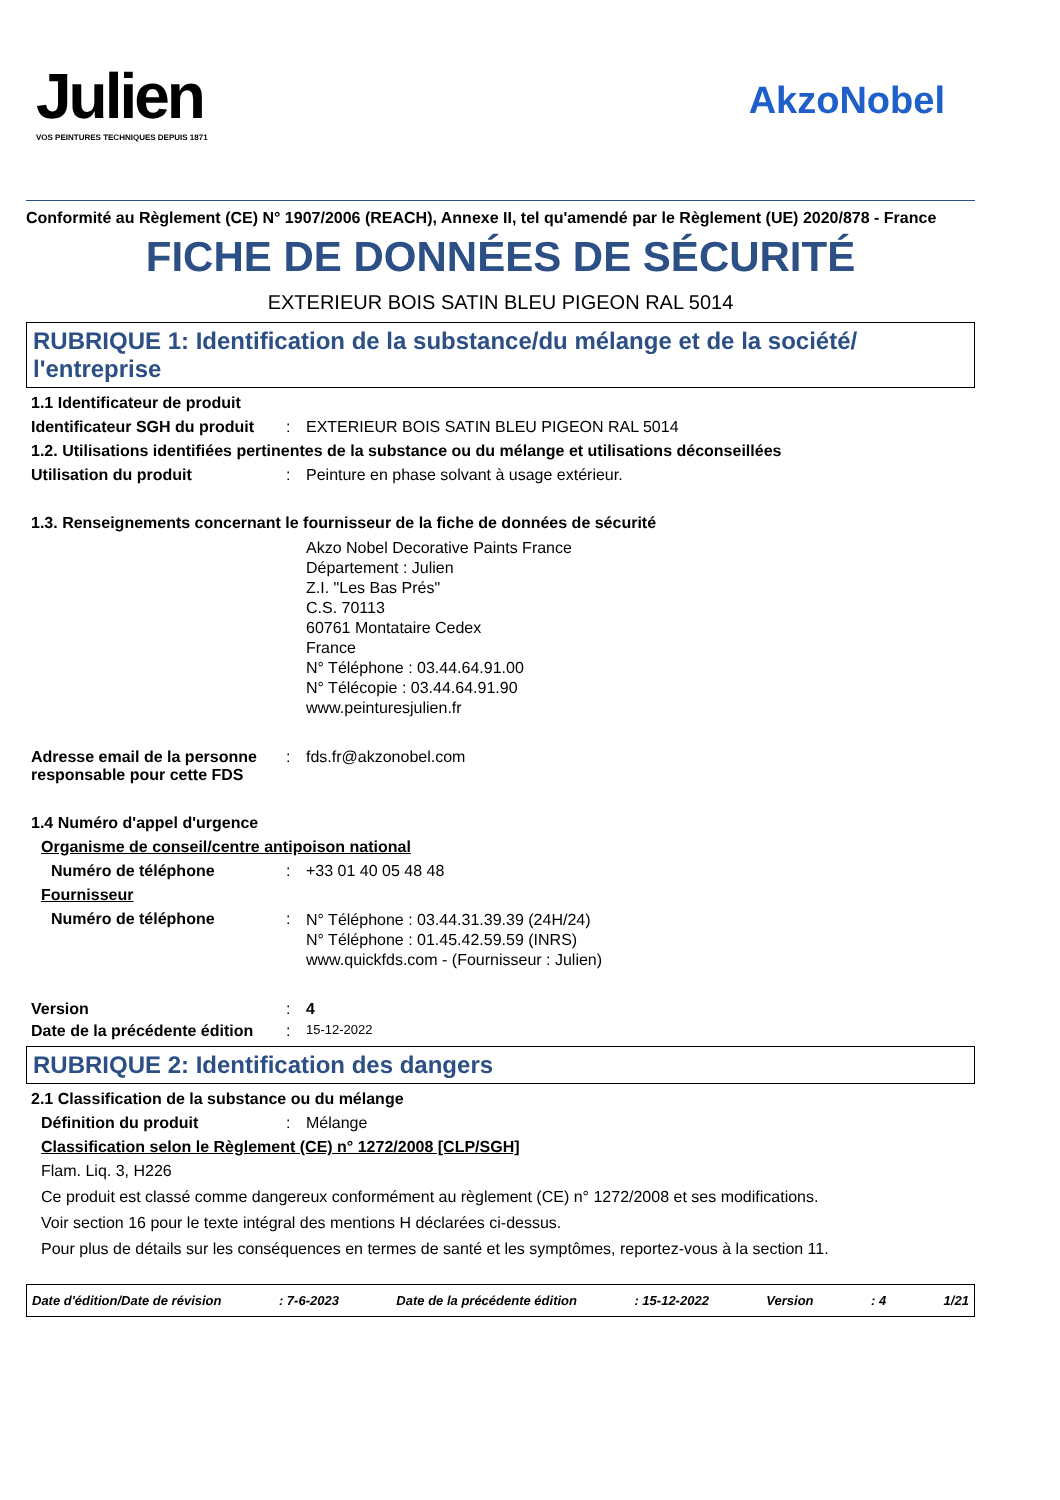Julien
VOS PEINTURES TECHNIQUES DEPUIS 1871
AkzoNobel
Conformité au Règlement (CE) N° 1907/2006 (REACH), Annexe II, tel qu'amendé par le Règlement (UE) 2020/878 - France
FICHE DE DONNÉES DE SÉCURITÉ
EXTERIEUR BOIS SATIN BLEU PIGEON RAL 5014
RUBRIQUE 1: Identification de la substance/du mélange et de la société/ l'entreprise
1.1 Identificateur de produit
Identificateur SGH du produit
: EXTERIEUR BOIS SATIN BLEU PIGEON RAL 5014
1.2. Utilisations identifiées pertinentes de la substance ou du mélange et utilisations déconseillées
Utilisation du produit : Peinture en phase solvant à usage extérieur.
1.3. Renseignements concernant le fournisseur de la fiche de données de sécurité
Akzo Nobel Decorative Paints France
Département : Julien
Z.I. "Les Bas Prés"
C.S. 70113
60761 Montataire Cedex
France
N° Téléphone : 03.44.64.91.00
N° Télécopie : 03.44.64.91.90
www.peinturesjulien.fr
Adresse email de la personne responsable pour cette FDS
: fds.fr@akzonobel.com
1.4 Numéro d'appel d'urgence
Organisme de conseil/centre antipoison national
Numéro de téléphone : +33 01 40 05 48 48
Fournisseur
Numéro de téléphone :
N° Téléphone : 03.44.31.39.39 (24H/24)
N° Téléphone : 01.45.42.59.59 (INRS)
www.quickfds.com - (Fournisseur : Julien)
Version : 4
Date de la précédente édition
:
15-12-2022
RUBRIQUE 2: Identification des dangers
2.1 Classification de la substance ou du mélange
Définition du produit : Mélange
Classification selon le Règlement (CE) n° 1272/2008 [CLP/SGH]
Flam. Liq. 3, H226
Ce produit est classé comme dangereux conformément au règlement (CE) n° 1272/2008 et ses modifications.
Voir section 16 pour le texte intégral des mentions H déclarées ci-dessus.
Pour plus de détails sur les conséquences en termes de santé et les symptômes, reportez-vous à la section 11.
Date d'édition/Date de révision: 7-6-2023 Date de la précédente édition: 15-12-2022 Version: 4 1/21